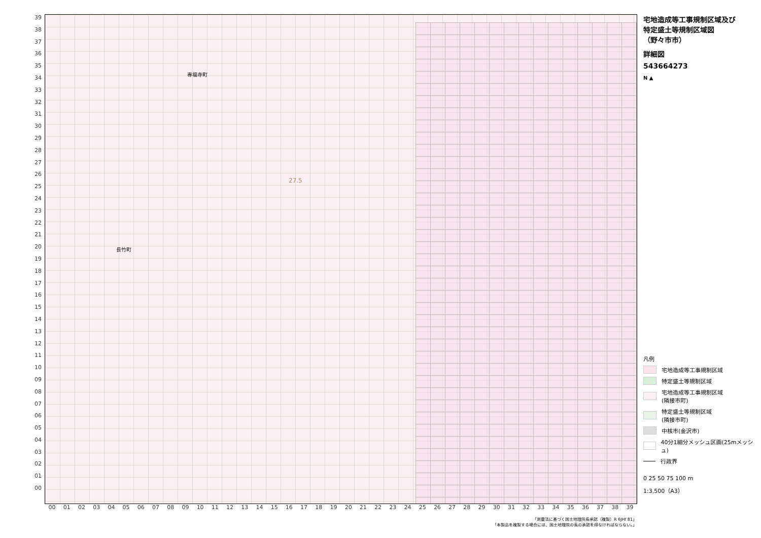39
38
37
36
35
34
33
32
31
30
29
28
27
26
25
24
23
22
21
20
19
18
17
16
15
14
13
12
11
10
09
08
07
06
05
04
03
02
01
00
専福寺町
長竹町
27.5
宅地造成等工事規制区域及び
特定盛土等規制区域図
（野々市市）
詳細図
543664273
N ▲
凡例
宅地造成等工事規制区域
特定盛土等規制区域
宅地造成等工事規制区域
(隣接市町)
特定盛土等規制区域
(隣接市町)
中核市(金沢市)
40分1細分メッシュ区画(25mメッシュ)
行政界
0 25 50 75 100 m
1:3,500（A3）
00 01 02 03 04 05 06 07 08 09 10 11 12 13 14 15 16 17 18 19 20 21 22 23 24 25 26 27 28 29 30 31 32 33 34 35 36 37 38 39
「測量法に基づく国土地理院長承認（複製）R 6JHf 81」
「本製品を複製する場合には、国土地理院の長の承認を得なければならない。」